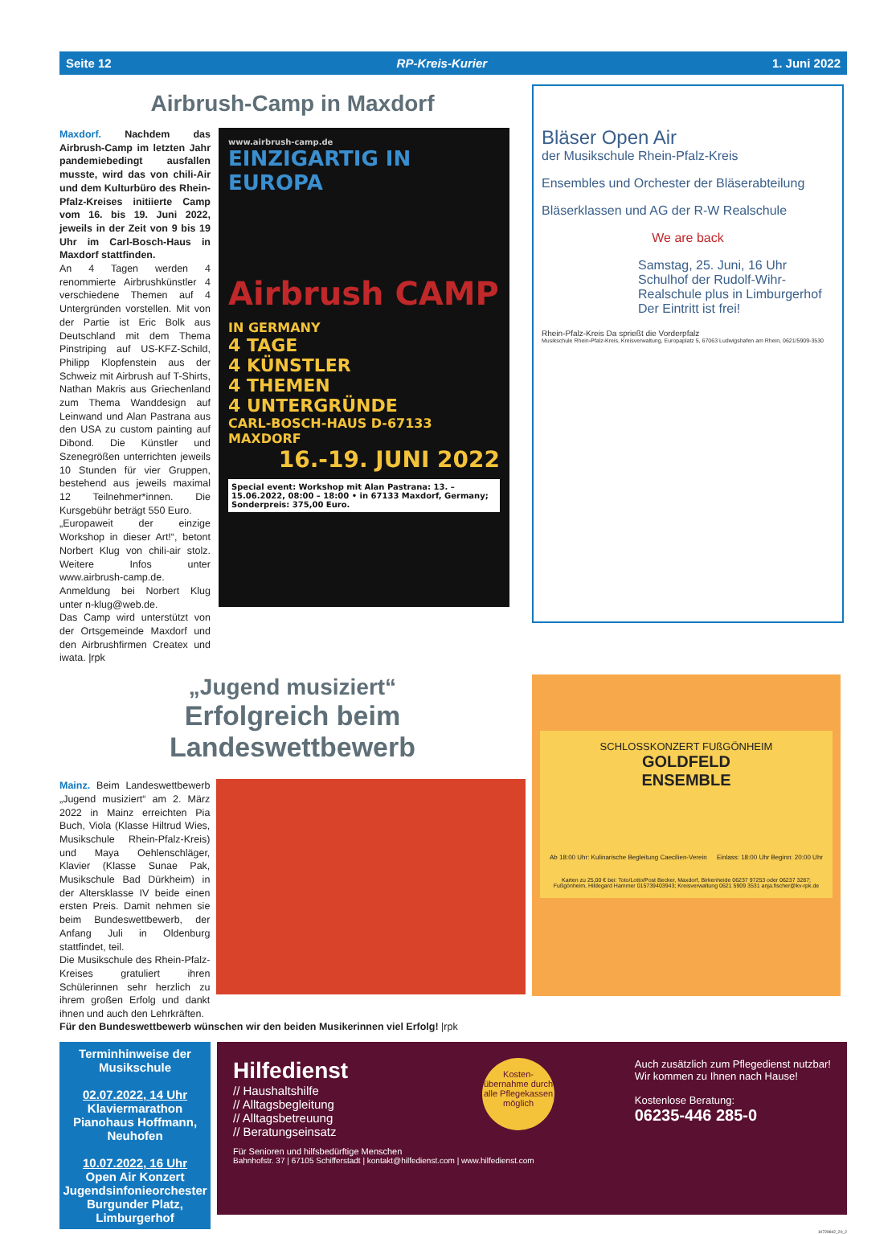Seite 12 RP-Kreis-Kurier 1. Juni 2022
Airbrush-Camp in Maxdorf
Maxdorf. Nachdem das Airbrush-Camp im letzten Jahr pandemiebedingt ausfallen musste, wird das von chili-Air und dem Kulturbüro des Rhein-Pfalz-Kreises initiierte Camp vom 16. bis 19. Juni 2022, jeweils in der Zeit von 9 bis 19 Uhr im Carl-Bosch-Haus in Maxdorf stattfinden.
An 4 Tagen werden 4 renommierte Airbrushkünstler 4 verschiedene Themen auf 4 Untergründen vorstellen. Mit von der Partie ist Eric Bolk aus Deutschland mit dem Thema Pinstriping auf US-KFZ-Schild, Philipp Klopfenstein aus der Schweiz mit Airbrush auf T-Shirts, Nathan Makris aus Griechenland zum Thema Wanddesign auf Leinwand und Alan Pastrana aus den USA zu custom painting auf Dibond. Die Künstler und Szenegrößen unterrichten jeweils 10 Stunden für vier Gruppen, bestehend aus jeweils maximal 12 Teilnehmer*innen. Die Kursgebühr beträgt 550 Euro.
„Europaweit der einzige Workshop in dieser Art!“, betont Norbert Klug von chili-air stolz. Weitere Infos unter www.airbrush-camp.de. Anmeldung bei Norbert Klug unter n-klug@web.de.
Das Camp wird unterstützt von der Ortsgemeinde Maxdorf und den Airbrushfirmen Createx und iwata. |rpk
www.airbrush-camp.de
EINZIGARTIG IN EUROPA
Airbrush CAMP
IN GERMANY
4 TAGE
4 KÜNSTLER
4 THEMEN
4 UNTERGRÜNDE
CARL-BOSCH-HAUS D-67133 MAXDORF
16.-19. JUNI 2022
Special event: Workshop mit Alan Pastrana: 13. – 15.06.2022, 08:00 – 18:00 • in 67133 Maxdorf, Germany; Sonderpreis: 375,00 Euro.
Bläser Open Air
der Musikschule Rhein-Pfalz-Kreis
Ensembles und Orchester der Bläserabteilung
Bläserklassen und AG der R-W Realschule
We are back
Samstag, 25. Juni, 16 Uhr Schulhof der Rudolf-Wihr-Realschule plus in Limburgerhof Der Eintritt ist frei!
Rhein-Pfalz-Kreis Da sprießt die Vorderpfalz
Musikschule Rhein-Pfalz-Kreis, Kreisverwaltung, Europaplatz 5, 67063 Ludwigshafen am Rhein, 0621/5909-3530
„Jugend musiziert“
Erfolgreich beim Landeswettbewerb
Mainz. Beim Landeswettbewerb „Jugend musiziert“ am 2. März 2022 in Mainz erreichten Pia Buch, Viola (Klasse Hiltrud Wies, Musikschule Rhein-Pfalz-Kreis) und Maya Oehlenschläger, Klavier (Klasse Sunae Pak, Musikschule Bad Dürkheim) in der Altersklasse IV beide einen ersten Preis. Damit nehmen sie beim Bundeswettbewerb, der Anfang Juli in Oldenburg stattfindet, teil.
Die Musikschule des Rhein-Pfalz-Kreises gratuliert ihren Schülerinnen sehr herzlich zu ihrem großen Erfolg und dankt ihnen und auch den Lehrkräften.
Für den Bundeswettbewerb wünschen wir den beiden Musikerinnen viel Erfolg! |rpk
SCHLOSSKONZERT FUßGÖNHEIM
GOLDFELD
ENSEMBLE
Ab 18:00 Uhr: Kulinarische Begleitung Caecilien-Verein Einlass: 18:00 Uhr Beginn: 20:00 Uhr
Karten zu 25,00 € bei: Toto/Lotto/Post Becker, Maxdorf, Birkenheide 06237 97253 oder 06237 3287; Fußgönheim, Hildegard Hammer 015739403943; Kreisverwaltung 0621 5909 3531 anja.fischer@kv-rpk.de
Terminhinweise der Musikschule
02.07.2022, 14 Uhr
Klaviermarathon Pianohaus Hoffmann, Neuhofen
10.07.2022, 16 Uhr
Open Air Konzert Jugendsinfonieorchester Burgunder Platz, Limburgerhof
Hilfedienst
// Haushaltshilfe
// Alltagsbegleitung
// Alltagsbetreuung
// Beratungseinsatz
Für Senioren und hilfsbedürftige Menschen
Kosten-übernahme durch alle Pflegekassen möglich
Auch zusätzlich zum Pflegedienst nutzbar!
Wir kommen zu Ihnen nach Hause!
Kostenlose Beratung:
06235-446 285-0
Bahnhofstr. 37 | 67105 Schifferstadt | kontakt@hilfedienst.com | www.hilfedienst.com
10729942_20_2